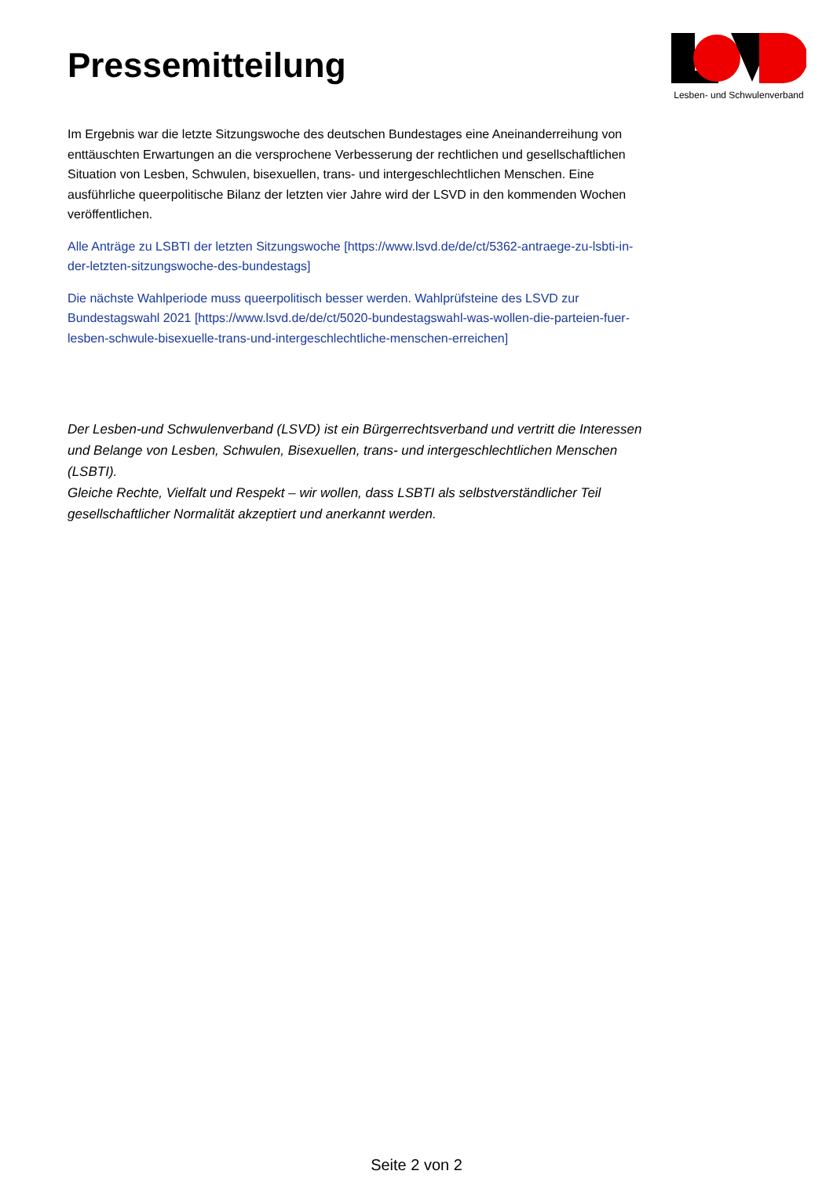Pressemitteilung
Lesben- und Schwulenverband
Im Ergebnis war die letzte Sitzungswoche des deutschen Bundestages eine Aneinanderreihung von enttäuschten Erwartungen an die versprochene Verbesserung der rechtlichen und gesellschaftlichen Situation von Lesben, Schwulen, bisexuellen, trans- und intergeschlechtlichen Menschen. Eine ausführliche queerpolitische Bilanz der letzten vier Jahre wird der LSVD in den kommenden Wochen veröffentlichen.
Alle Anträge zu LSBTI der letzten Sitzungswoche [https://www.lsvd.de/de/ct/5362-antraege-zu-lsbti-in-der-letzten-sitzungswoche-des-bundestags]
Die nächste Wahlperiode muss queerpolitisch besser werden. Wahlprüfsteine des LSVD zur Bundestagswahl 2021 [https://www.lsvd.de/de/ct/5020-bundestagswahl-was-wollen-die-parteien-fuer-lesben-schwule-bisexuelle-trans-und-intergeschlechtliche-menschen-erreichen]
Der Lesben-und Schwulenverband (LSVD) ist ein Bürgerrechtsverband und vertritt die Interessen und Belange von Lesben, Schwulen, Bisexuellen, trans- und intergeschlechtlichen Menschen (LSBTI).
Gleiche Rechte, Vielfalt und Respekt – wir wollen, dass LSBTI als selbstverständlicher Teil gesellschaftlicher Normalität akzeptiert und anerkannt werden.
Seite 2 von 2